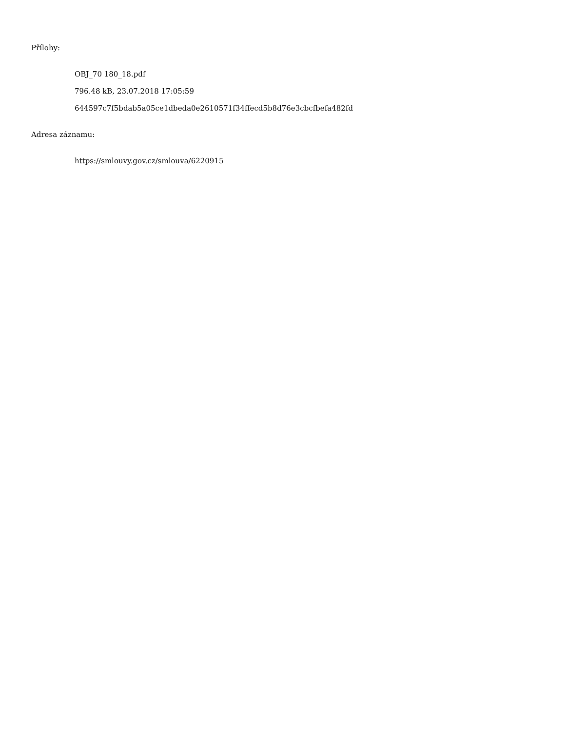Přílohy:
OBJ_70 180_18.pdf
796.48 kB, 23.07.2018 17:05:59
644597c7f5bdab5a05ce1dbeda0e2610571f34ffecd5b8d76e3cbcfbefa482fd
Adresa záznamu:
https://smlouvy.gov.cz/smlouva/6220915